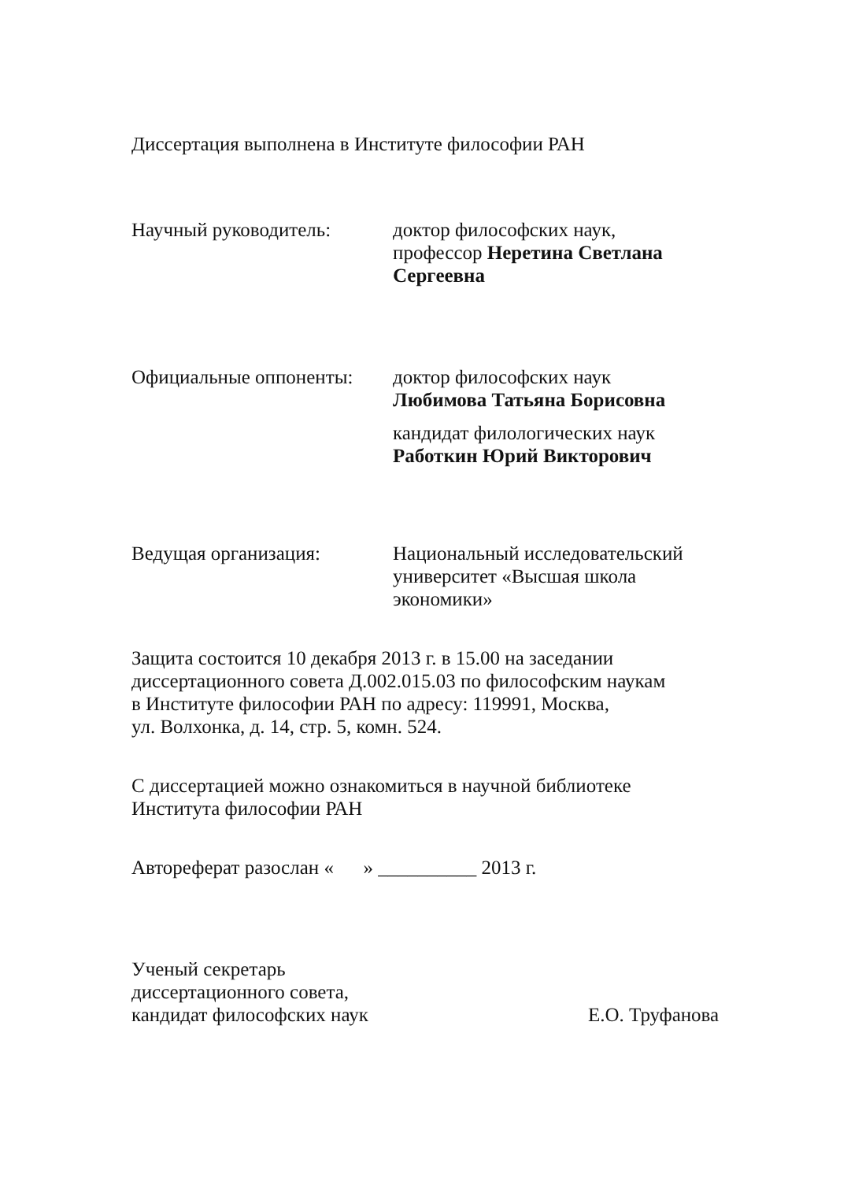Диссертация выполнена в Институте философии РАН
Научный руководитель: доктор философских наук,
профессор Неретина Светлана Сергеевна
Официальные оппоненты: доктор философских наук
Любимова Татьяна Борисовна
кандидат филологических наук
Работкин Юрий Викторович
Ведущая организация: Национальный исследовательский университет «Высшая школа экономики»
Защита состоится 10 декабря 2013 г. в 15.00 на заседании
диссертационного совета Д.002.015.03 по философским наукам
в Институте философии РАН по адресу: 119991, Москва,
ул. Волхонка, д. 14, стр. 5, комн. 524.
С диссертацией можно ознакомиться в научной библиотеке
Института философии РАН
Автореферат разослан « » __________ 2013 г.
Ученый секретарь
диссертационного совета,
кандидат философских наук
Е.О. Труфанова